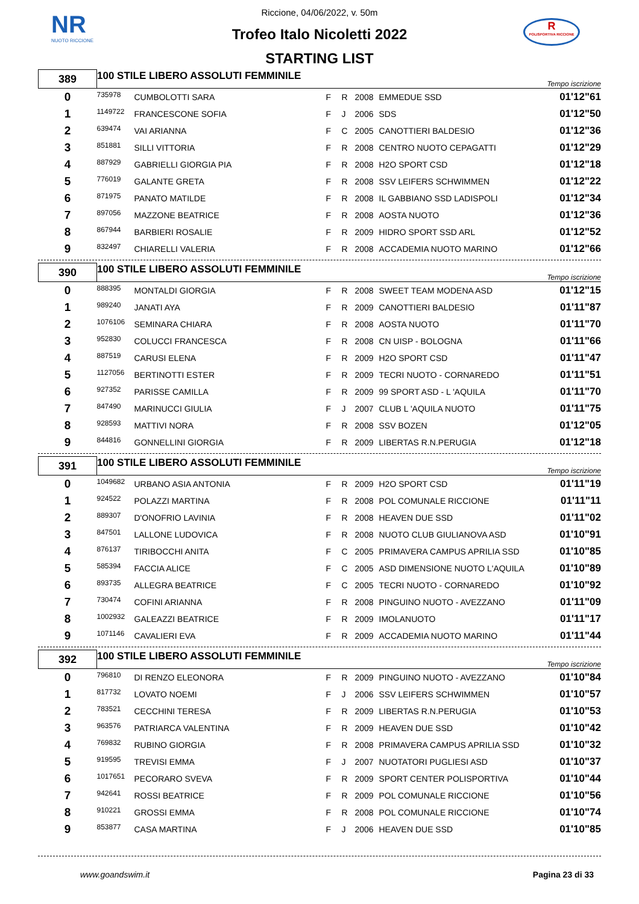NR
NUOTO RICCIONE
R
POLISPORTIVA RICCIONE
Riccione, 04/06/2022, v. 50m
Trofeo Italo Nicoletti 2022
STARTING LIST
| 389 | 100 STILE LIBERO ASSOLUTI FEMMINILE | | | | | | Tempo iscrizione |
| 0 | 735978 | CUMBOLOTTI SARA | F | R | 2008 | EMMEDUE SSD | 01'12"61 |
| 1 | 1149722 | FRANCESCONE SOFIA | F | J | 2006 | SDS | 01'12"50 |
| 2 | 639474 | VAI ARIANNA | F | C | 2005 | CANOTTIERI BALDESIO | 01'12"36 |
| 3 | 851881 | SILLI VITTORIA | F | R | 2008 | CENTRO NUOTO CEPAGATTI | 01'12"29 |
| 4 | 887929 | GABRIELLI GIORGIA PIA | F | R | 2008 | H2O SPORT CSD | 01'12"18 |
| 5 | 776019 | GALANTE GRETA | F | R | 2008 | SSV LEIFERS SCHWIMMEN | 01'12"22 |
| 6 | 871975 | PANATO MATILDE | F | R | 2008 | IL GABBIANO SSD LADISPOLI | 01'12"34 |
| 7 | 897056 | MAZZONE BEATRICE | F | R | 2008 | AOSTA NUOTO | 01'12"36 |
| 8 | 867944 | BARBIERI ROSALIE | F | R | 2009 | HIDRO SPORT SSD ARL | 01'12"52 |
| 9 | 832497 | CHIARELLI VALERIA | F | R | 2008 | ACCADEMIA NUOTO MARINO | 01'12"66 |
| 390 | 100 STILE LIBERO ASSOLUTI FEMMINILE | | | | | | Tempo iscrizione |
| 0 | 888395 | MONTALDI GIORGIA | F | R | 2008 | SWEET TEAM MODENA ASD | 01'12"15 |
| 1 | 989240 | JANATI AYA | F | R | 2009 | CANOTTIERI BALDESIO | 01'11"87 |
| 2 | 1076106 | SEMINARA CHIARA | F | R | 2008 | AOSTA NUOTO | 01'11"70 |
| 3 | 952830 | COLUCCI FRANCESCA | F | R | 2008 | CN UISP - BOLOGNA | 01'11"66 |
| 4 | 887519 | CARUSI ELENA | F | R | 2009 | H2O SPORT CSD | 01'11"47 |
| 5 | 1127056 | BERTINOTTI ESTER | F | R | 2009 | TECRI NUOTO - CORNAREDO | 01'11"51 |
| 6 | 927352 | PARISSE CAMILLA | F | R | 2009 | 99 SPORT ASD - L 'AQUILA | 01'11"70 |
| 7 | 847490 | MARINUCCI GIULIA | F | J | 2007 | CLUB L 'AQUILA NUOTO | 01'11"75 |
| 8 | 928593 | MATTIVI NORA | F | R | 2008 | SSV BOZEN | 01'12"05 |
| 9 | 844816 | GONNELLINI GIORGIA | F | R | 2009 | LIBERTAS R.N.PERUGIA | 01'12"18 |
| 391 | 100 STILE LIBERO ASSOLUTI FEMMINILE | | | | | | Tempo iscrizione |
| 0 | 1049682 | URBANO ASIA ANTONIA | F | R | 2009 | H2O SPORT CSD | 01'11"19 |
| 1 | 924522 | POLAZZI MARTINA | F | R | 2008 | POL COMUNALE RICCIONE | 01'11"11 |
| 2 | 889307 | D'ONOFRIO LAVINIA | F | R | 2008 | HEAVEN DUE SSD | 01'11"02 |
| 3 | 847501 | LALLONE LUDOVICA | F | R | 2008 | NUOTO CLUB GIULIANOVA ASD | 01'10"91 |
| 4 | 876137 | TIRIBOCCHI ANITA | F | C | 2005 | PRIMAVERA CAMPUS APRILIA SSD | 01'10"85 |
| 5 | 585394 | FACCIA ALICE | F | C | 2005 | ASD DIMENSIONE NUOTO L'AQUILA | 01'10"89 |
| 6 | 893735 | ALLEGRA BEATRICE | F | C | 2005 | TECRI NUOTO - CORNAREDO | 01'10"92 |
| 7 | 730474 | COFINI ARIANNA | F | R | 2008 | PINGUINO NUOTO - AVEZZANO | 01'11"09 |
| 8 | 1002932 | GALEAZZI BEATRICE | F | R | 2009 | IMOLANUOTO | 01'11"17 |
| 9 | 1071146 | CAVALIERI EVA | F | R | 2009 | ACCADEMIA NUOTO MARINO | 01'11"44 |
| 392 | 100 STILE LIBERO ASSOLUTI FEMMINILE | | | | | | Tempo iscrizione |
| 0 | 796810 | DI RENZO ELEONORA | F | R | 2009 | PINGUINO NUOTO - AVEZZANO | 01'10"84 |
| 1 | 817732 | LOVATO NOEMI | F | J | 2006 | SSV LEIFERS SCHWIMMEN | 01'10"57 |
| 2 | 783521 | CECCHINI TERESA | F | R | 2009 | LIBERTAS R.N.PERUGIA | 01'10"53 |
| 3 | 963576 | PATRIARCA VALENTINA | F | R | 2009 | HEAVEN DUE SSD | 01'10"42 |
| 4 | 769832 | RUBINO GIORGIA | F | R | 2008 | PRIMAVERA CAMPUS APRILIA SSD | 01'10"32 |
| 5 | 919595 | TREVISI EMMA | F | J | 2007 | NUOTATORI PUGLIESI ASD | 01'10"37 |
| 6 | 1017651 | PECORARO SVEVA | F | R | 2009 | SPORT CENTER POLISPORTIVA | 01'10"44 |
| 7 | 942641 | ROSSI BEATRICE | F | R | 2009 | POL COMUNALE RICCIONE | 01'10"56 |
| 8 | 910221 | GROSSI EMMA | F | R | 2008 | POL COMUNALE RICCIONE | 01'10"74 |
| 9 | 853877 | CASA MARTINA | F | J | 2006 | HEAVEN DUE SSD | 01'10"85 |
www.goandswim.it Pagina 23 di 33